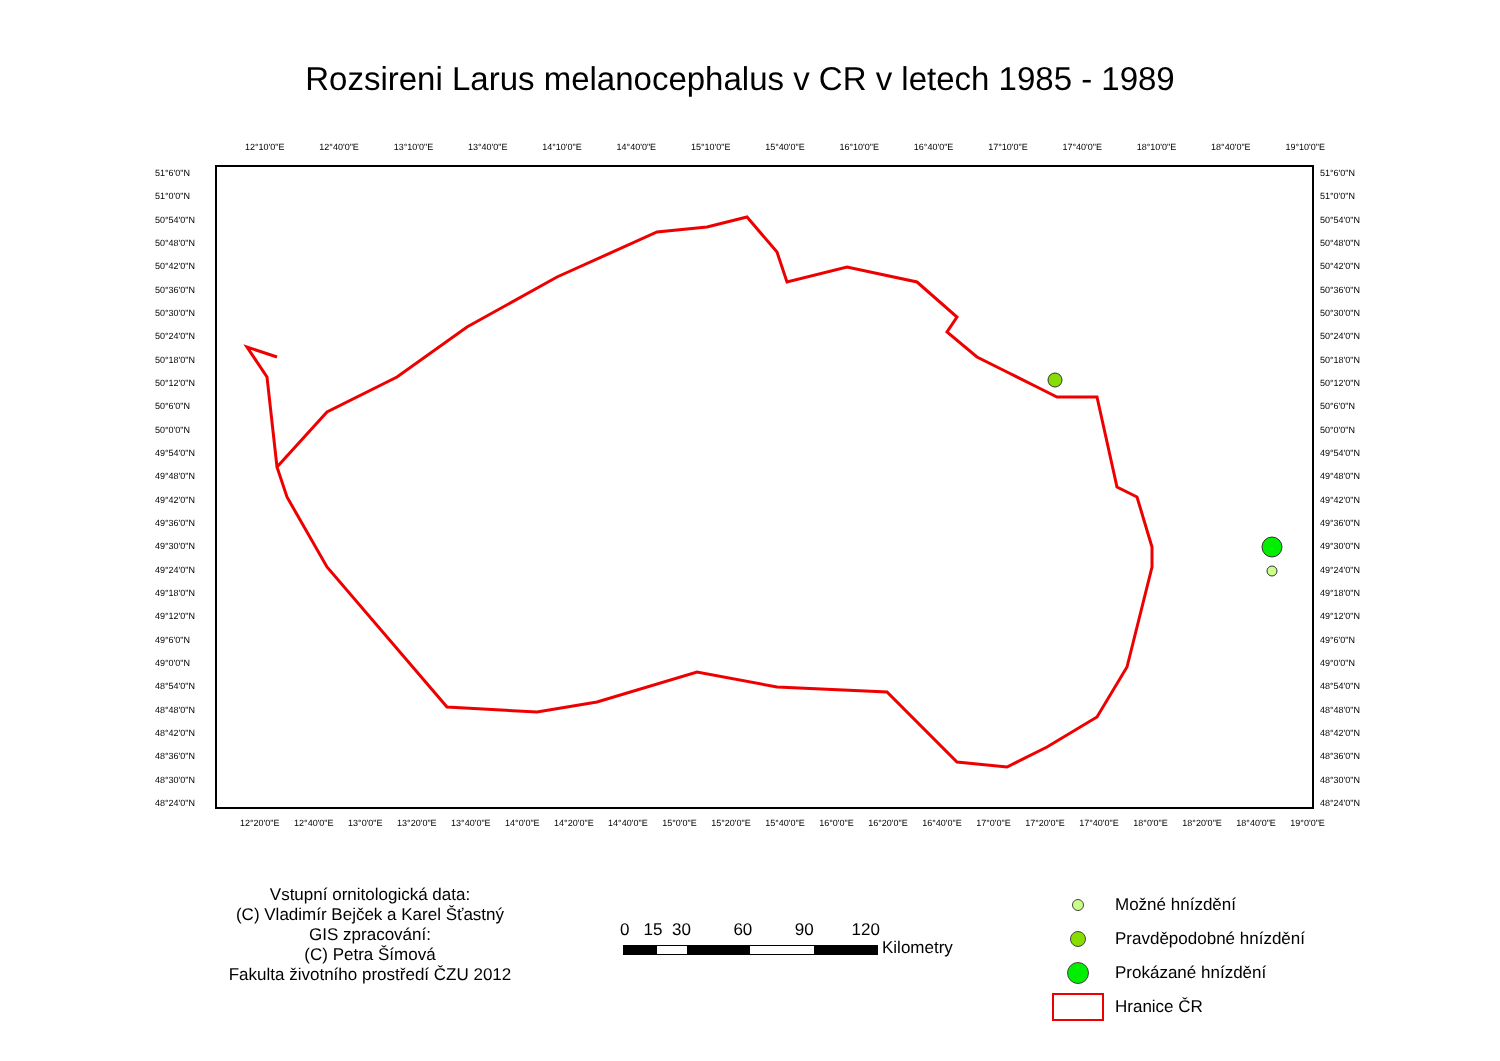Rozsireni Larus melanocephalus v CR v letech 1985 - 1989
12°10'0"E 12°40'0"E 13°10'0"E 13°40'0"E 14°10'0"E 14°40'0"E 15°10'0"E 15°40'0"E 16°10'0"E 16°40'0"E 17°10'0"E 17°40'0"E 18°10'0"E 18°40'0"E 19°10'0"E
51°6'0"N
51°0'0"N
50°54'0"N
50°48'0"N
50°42'0"N
50°36'0"N
50°30'0"N
50°24'0"N
50°18'0"N
50°12'0"N
50°6'0"N
50°0'0"N
49°54'0"N
49°48'0"N
49°42'0"N
49°36'0"N
49°30'0"N
49°24'0"N
49°18'0"N
49°12'0"N
49°6'0"N
49°0'0"N
48°54'0"N
48°48'0"N
48°42'0"N
48°36'0"N
48°30'0"N
48°24'0"N
51°6'0"N
51°0'0"N
50°54'0"N
50°48'0"N
50°42'0"N
50°36'0"N
50°30'0"N
50°24'0"N
50°18'0"N
50°12'0"N
50°6'0"N
50°0'0"N
49°54'0"N
49°48'0"N
49°42'0"N
49°36'0"N
49°30'0"N
49°24'0"N
49°18'0"N
49°12'0"N
49°6'0"N
49°0'0"N
48°54'0"N
48°48'0"N
48°42'0"N
48°36'0"N
48°30'0"N
48°24'0"N
12°20'0"E 12°40'0"E 13°0'0"E 13°20'0"E 13°40'0"E 14°0'0"E 14°20'0"E 14°40'0"E 15°0'0"E 15°20'0"E 15°40'0"E 16°0'0"E 16°20'0"E 16°40'0"E 17°0'0"E 17°20'0"E 17°40'0"E 18°0'0"E 18°20'0"E 18°40'0"E 19°0'0"E
Vstupní ornitologická data:
(C) Vladimír Bejček a Karel Šťastný
GIS zpracování:
(C) Petra Šímová
Fakulta životního prostředí ČZU 2012
0 15 30 60 90 120
Kilometry
Možné hnízdění
Pravděpodobné hnízdění
Prokázané hnízdění
Hranice ČR